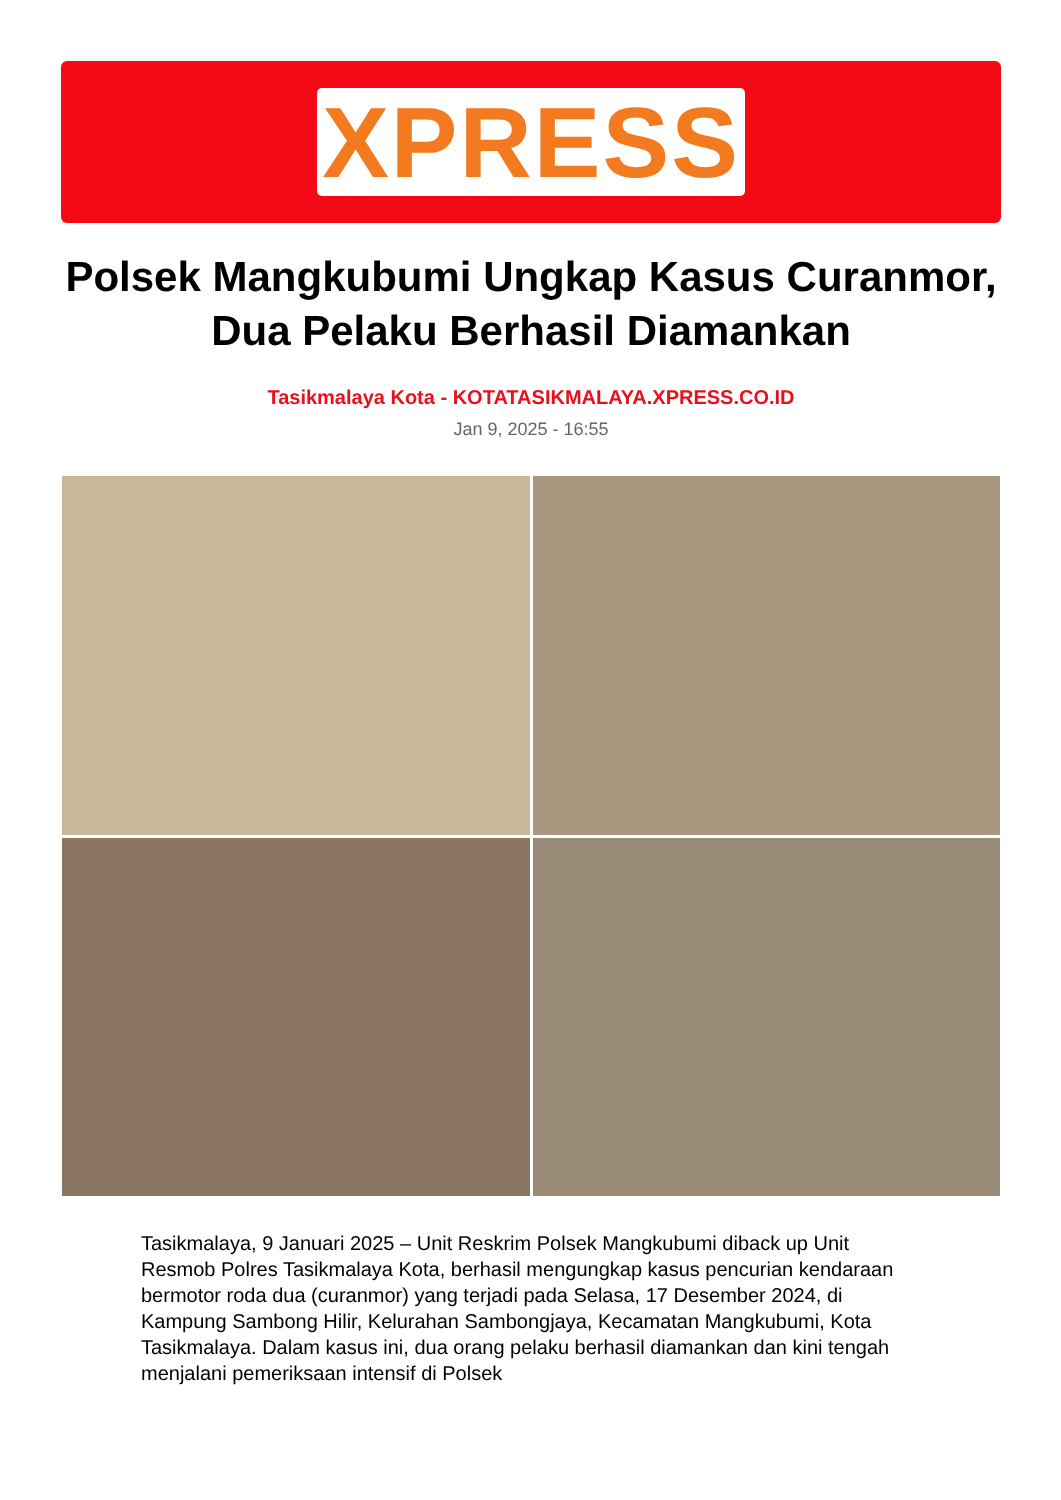XPRESS
Polsek Mangkubumi Ungkap Kasus Curanmor, Dua Pelaku Berhasil Diamankan
Tasikmalaya Kota - KOTATASIKMALAYA.XPRESS.CO.ID
Jan 9, 2025 - 16:55
Tasikmalaya, 9 Januari 2025 – Unit Reskrim Polsek Mangkubumi diback up Unit Resmob Polres Tasikmalaya Kota, berhasil mengungkap kasus pencurian kendaraan bermotor roda dua (curanmor) yang terjadi pada Selasa, 17 Desember 2024, di Kampung Sambong Hilir, Kelurahan Sambongjaya, Kecamatan Mangkubumi, Kota Tasikmalaya. Dalam kasus ini, dua orang pelaku berhasil diamankan dan kini tengah menjalani pemeriksaan intensif di Polsek